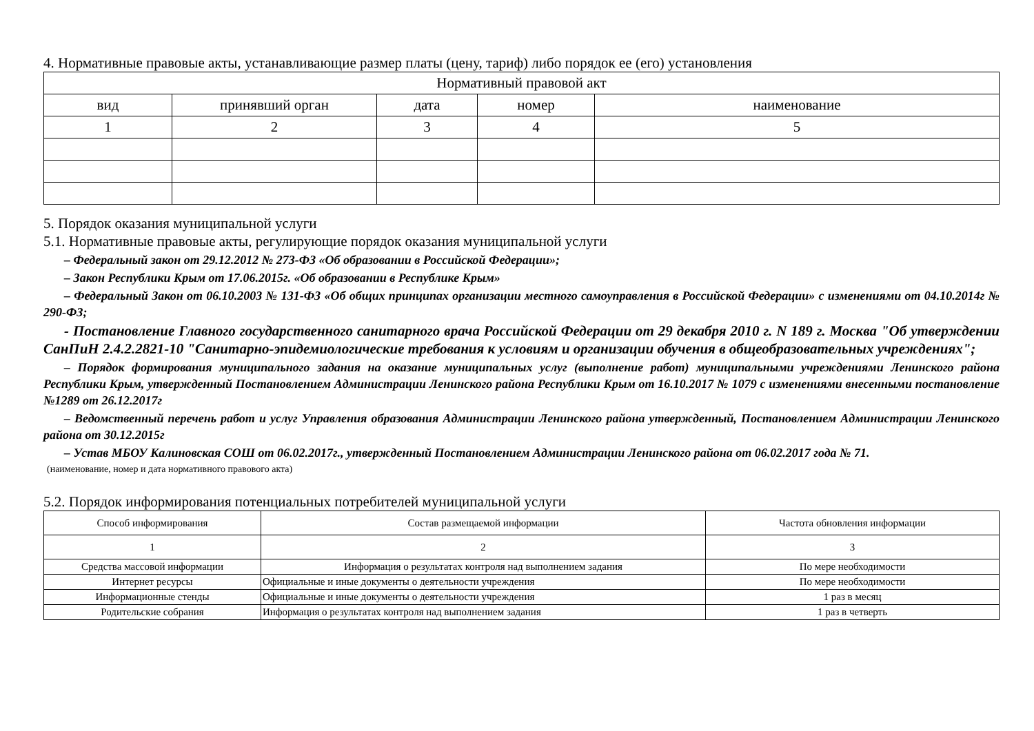4. Нормативные правовые акты, устанавливающие размер платы (цену, тариф) либо порядок ее (его) установления
| Нормативный правовой акт | | | | |
| --- | --- | --- | --- | --- |
| вид | принявший орган | дата | номер | наименование |
| 1 | 2 | 3 | 4 | 5 |
5. Порядок оказания муниципальной услуги
5.1. Нормативные правовые акты, регулирующие порядок оказания муниципальной услуги
– Федеральный закон от 29.12.2012 № 273-ФЗ «Об образовании в Российской Федерации»;
– Закон Республики Крым от 17.06.2015г. «Об образовании в Республике Крым»
– Федеральный Закон от 06.10.2003 № 131-ФЗ «Об общих принципах организации местного самоуправления в Российской Федерации» с изменениями от 04.10.2014г № 290-ФЗ;
- Постановление Главного государственного санитарного врача Российской Федерации от 29 декабря 2010 г. N 189 г. Москва "Об утверждении СанПиН 2.4.2.2821-10 "Санитарно-эпидемиологические требования к условиям и организации обучения в общеобразовательных учреждениях";
– Порядок формирования муниципального задания на оказание муниципальных услуг (выполнение работ) муниципальными учреждениями Ленинского района Республики Крым, утвержденный Постановлением Администрации Ленинского района Республики Крым от 16.10.2017 № 1079 с изменениями внесенными постановление №1289 от 26.12.2017г
– Ведомственный перечень работ и услуг Управления образования Администрации Ленинского района утвержденный, Постановлением Администрации Ленинского района от 30.12.2015г
– Устав МБОУ Калиновская СОШ от 06.02.2017г., утвержденный Постановлением Администрации Ленинского района от 06.02.2017 года № 71.
(наименование, номер и дата нормативного правового акта)
5.2. Порядок информирования потенциальных потребителей муниципальной услуги
| Способ информирования | Состав размещаемой информации | Частота обновления информации |
| --- | --- | --- |
| 1 | 2 | 3 |
| Средства массовой информации | Информация о результатах контроля над выполнением задания | По мере необходимости |
| Интернет ресурсы | Официальные и иные документы о деятельности учреждения | По мере необходимости |
| Информационные стенды | Официальные и иные документы о деятельности учреждения | 1 раз в месяц |
| Родительские собрания | Информация о результатах контроля над выполнением задания | 1 раз в четверть |